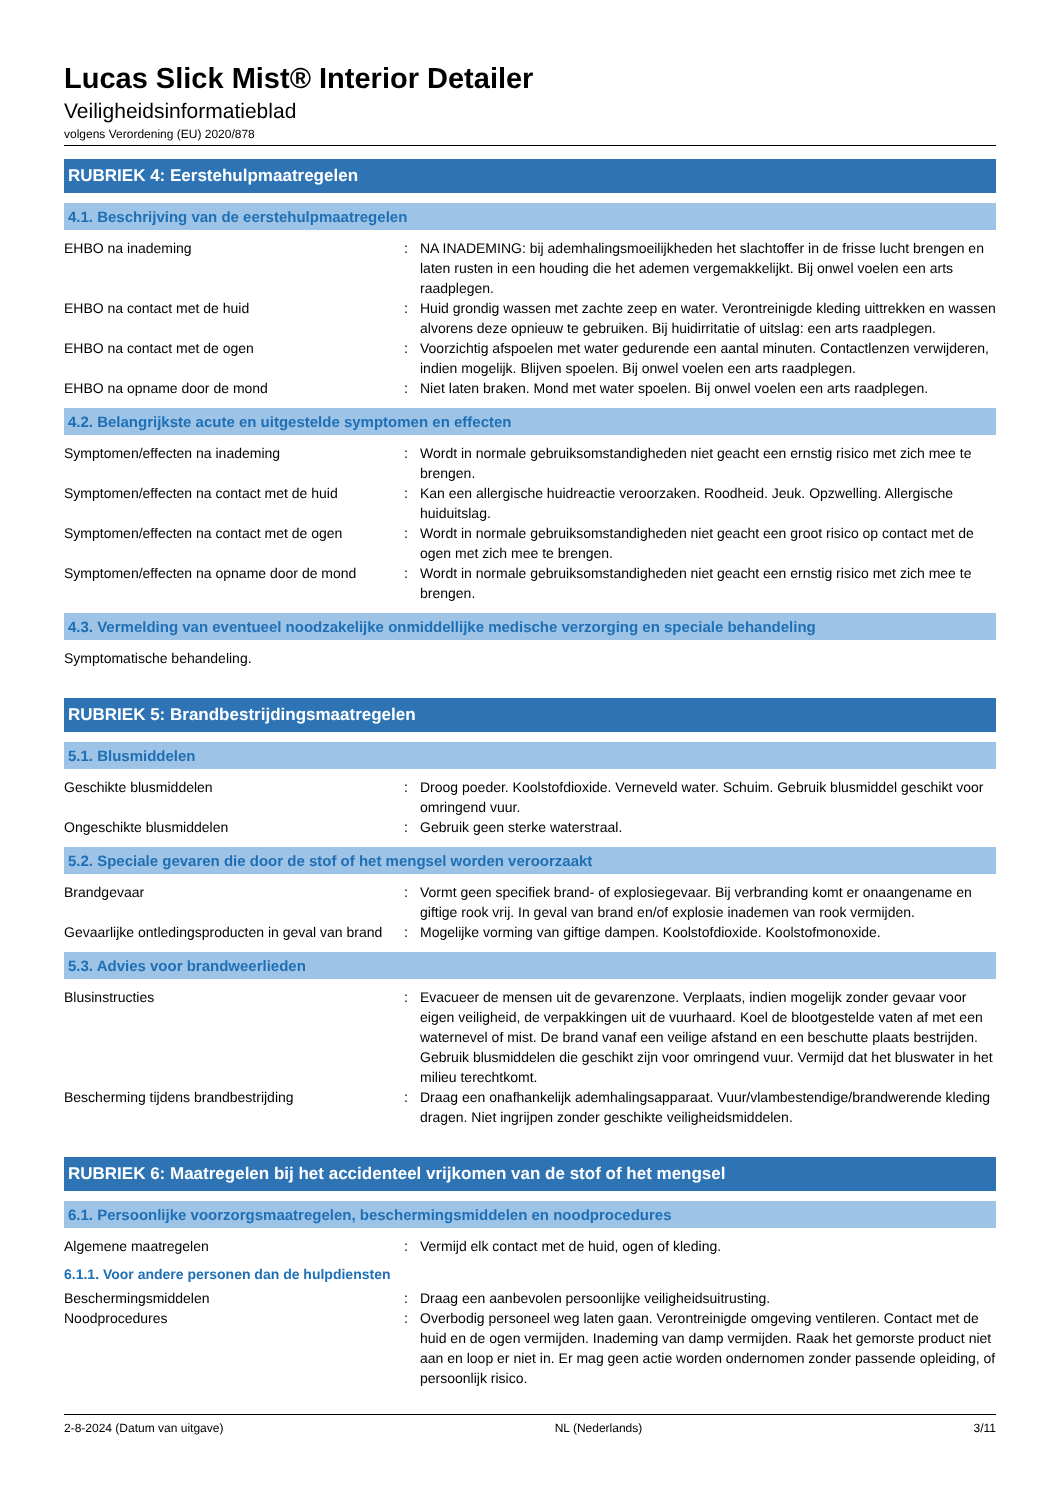Lucas Slick Mist® Interior Detailer
Veiligheidsinformatieblad
volgens Verordening (EU) 2020/878
RUBRIEK 4: Eerstehulpmaatregelen
4.1. Beschrijving van de eerstehulpmaatregelen
EHBO na inademing : NA INADEMING: bij ademhalingsmoeilijkheden het slachtoffer in de frisse lucht brengen en laten rusten in een houding die het ademen vergemakkelijkt. Bij onwel voelen een arts raadplegen.
EHBO na contact met de huid : Huid grondig wassen met zachte zeep en water. Verontreinigde kleding uittrekken en wassen alvorens deze opnieuw te gebruiken. Bij huidirritatie of uitslag: een arts raadplegen.
EHBO na contact met de ogen : Voorzichtig afspoelen met water gedurende een aantal minuten. Contactlenzen verwijderen, indien mogelijk. Blijven spoelen. Bij onwel voelen een arts raadplegen.
EHBO na opname door de mond : Niet laten braken. Mond met water spoelen. Bij onwel voelen een arts raadplegen.
4.2. Belangrijkste acute en uitgestelde symptomen en effecten
Symptomen/effecten na inademing : Wordt in normale gebruiksomstandigheden niet geacht een ernstig risico met zich mee te brengen.
Symptomen/effecten na contact met de huid
: Kan een allergische huidreactie veroorzaken. Roodheid. Jeuk. Opzwelling. Allergische huiduitslag.
Symptomen/effecten na contact met de ogen
: Wordt in normale gebruiksomstandigheden niet geacht een groot risico op contact met de ogen met zich mee te brengen.
Symptomen/effecten na opname door de mond
: Wordt in normale gebruiksomstandigheden niet geacht een ernstig risico met zich mee te brengen.
4.3. Vermelding van eventueel noodzakelijke onmiddellijke medische verzorging en speciale behandeling
Symptomatische behandeling.
RUBRIEK 5: Brandbestrijdingsmaatregelen
5.1. Blusmiddelen
Geschikte blusmiddelen : Droog poeder. Koolstofdioxide. Verneveld water. Schuim. Gebruik blusmiddel geschikt voor omringend vuur.
Ongeschikte blusmiddelen : Gebruik geen sterke waterstraal.
5.2. Speciale gevaren die door de stof of het mengsel worden veroorzaakt
Brandgevaar : Vormt geen specifiek brand- of explosiegevaar. Bij verbranding komt er onaangename en giftige rook vrij. In geval van brand en/of explosie inademen van rook vermijden.
Gevaarlijke ontledingsproducten in geval van brand
: Mogelijke vorming van giftige dampen. Koolstofdioxide. Koolstofmonoxide.
5.3. Advies voor brandweerlieden
Blusinstructies : Evacueer de mensen uit de gevarenzone. Verplaats, indien mogelijk zonder gevaar voor eigen veiligheid, de verpakkingen uit de vuurhaard. Koel de blootgestelde vaten af met een waternevel of mist. De brand vanaf een veilige afstand en een beschutte plaats bestrijden. Gebruik blusmiddelen die geschikt zijn voor omringend vuur. Vermijd dat het bluswater in het milieu terechtkomt.
Bescherming tijdens brandbestrijding : Draag een onafhankelijk ademhalingsapparaat. Vuur/vlambestendige/brandwerende kleding dragen. Niet ingrijpen zonder geschikte veiligheidsmiddelen.
RUBRIEK 6: Maatregelen bij het accidenteel vrijkomen van de stof of het mengsel
6.1. Persoonlijke voorzorgsmaatregelen, beschermingsmiddelen en noodprocedures
Algemene maatregelen : Vermijd elk contact met de huid, ogen of kleding.
6.1.1. Voor andere personen dan de hulpdiensten
Beschermingsmiddelen : Draag een aanbevolen persoonlijke veiligheidsuitrusting.
Noodprocedures : Overbodig personeel weg laten gaan. Verontreinigde omgeving ventileren. Contact met de huid en de ogen vermijden. Inademing van damp vermijden. Raak het gemorste product niet aan en loop er niet in. Er mag geen actie worden ondernomen zonder passende opleiding, of persoonlijk risico.
2-8-2024 (Datum van uitgave) NL (Nederlands) 3/11